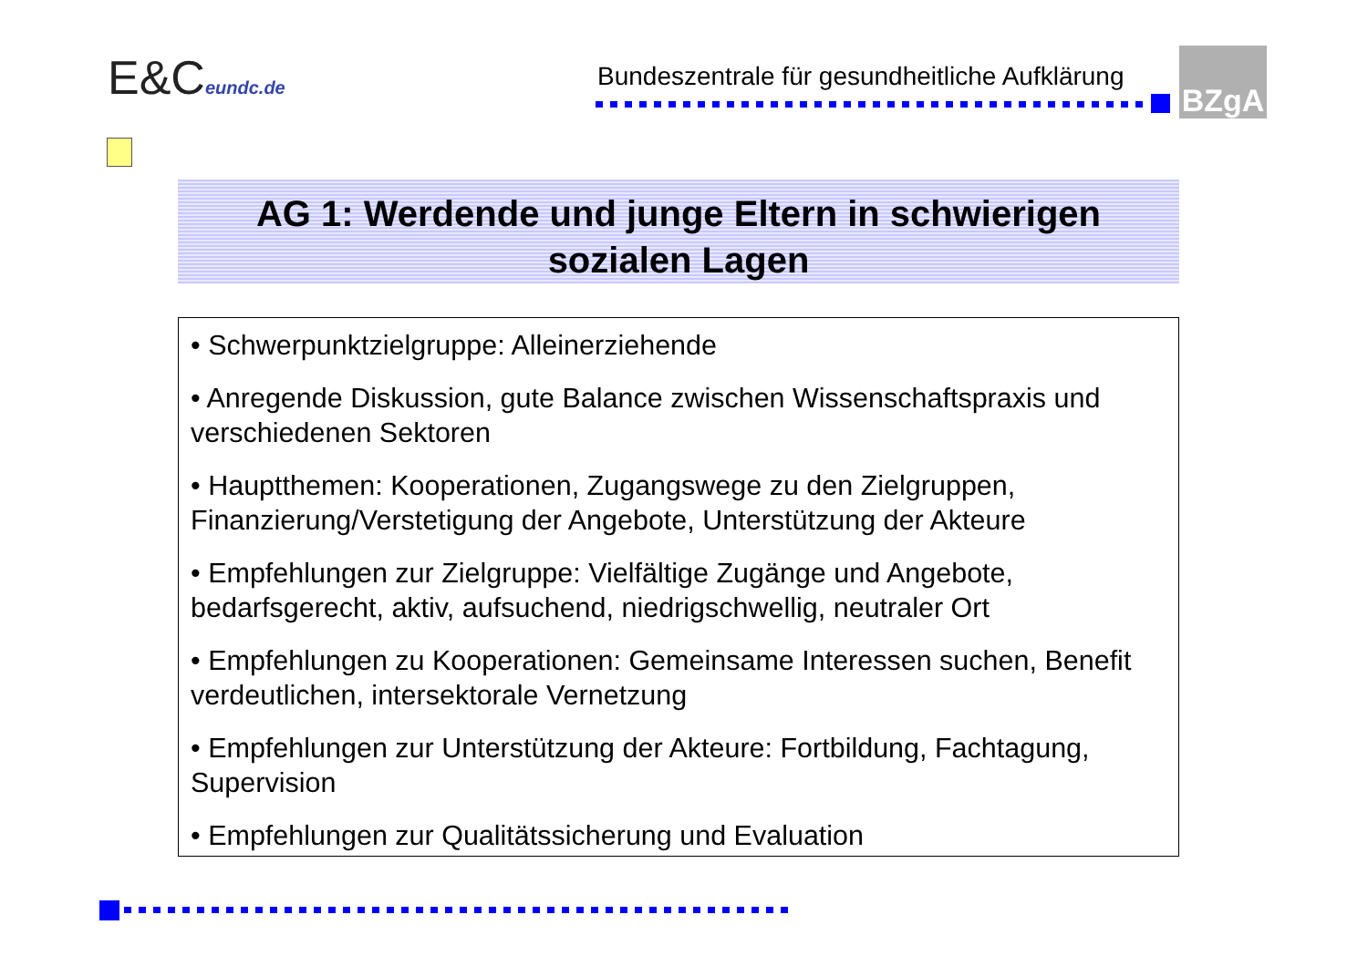E&Ceundc.de
Bundeszentrale für gesundheitliche Aufklärung
BZgA
AG 1: Werdende und junge Eltern in schwierigen
sozialen Lagen
• Schwerpunktzielgruppe: Alleinerziehende
• Anregende Diskussion, gute Balance zwischen Wissenschaftspraxis und verschiedenen Sektoren
• Hauptthemen: Kooperationen, Zugangswege zu den Zielgruppen, Finanzierung/Verstetigung der Angebote, Unterstützung der Akteure
• Empfehlungen zur Zielgruppe: Vielfältige Zugänge und Angebote, bedarfsgerecht, aktiv, aufsuchend, niedrigschwellig, neutraler Ort
• Empfehlungen zu Kooperationen: Gemeinsame Interessen suchen, Benefit verdeutlichen, intersektorale Vernetzung
• Empfehlungen zur Unterstützung der Akteure: Fortbildung, Fachtagung, Supervision
• Empfehlungen zur Qualitätssicherung und Evaluation